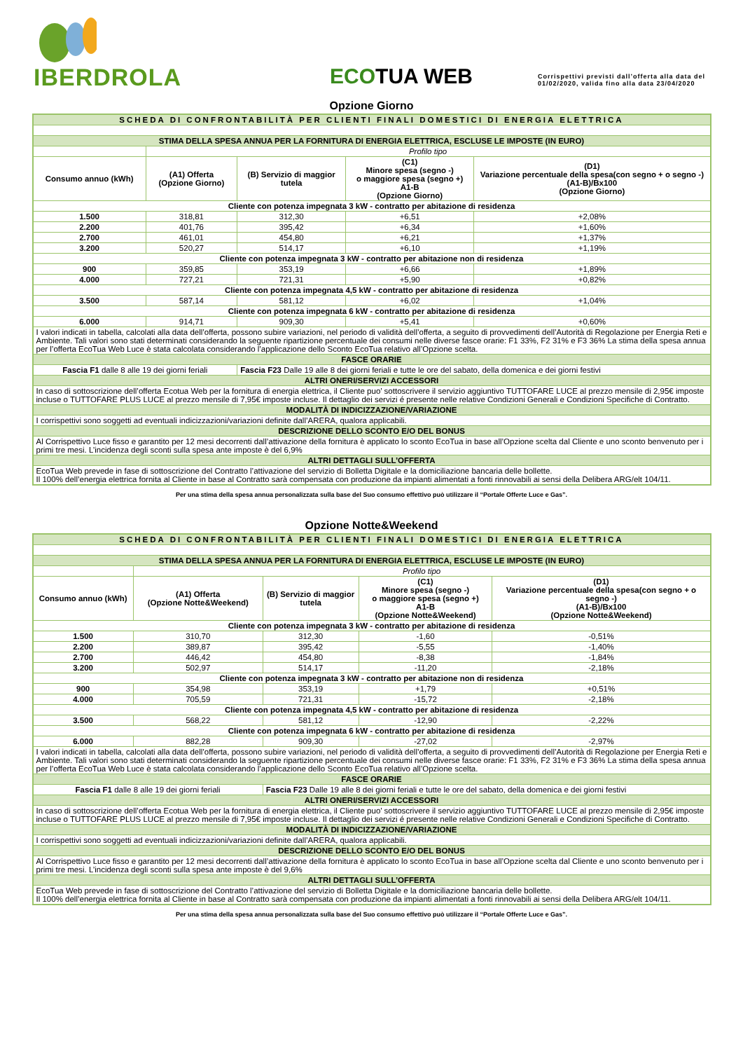IBERDROLA
ECOTUA WEB
Corrispettivi previsti dall’offerta alla data del
01/02/2020, valida fino alla data 23/04/2020
Opzione Giorno
| SCHEDA DI CONFRONTABILITÀ PER CLIENTI FINALI DOMESTICI DI ENERGIA ELETTRICA | | | | |
| STIMA DELLA SPESA ANNUA PER LA FORNITURA DI ENERGIA ELETTRICA, ESCLUSE LE IMPOSTE (IN EURO) | | | | |
| | Profilo tipo | | | |
| Consumo annuo (kWh) | (A1) Offerta (Opzione Giorno) | (B) Servizio di maggior tutela | (C1) Minore spesa (segno -) o maggiore spesa (segno +) A1-B (Opzione Giorno) | (D1) Variazione percentuale della spesa(con segno + o segno -) (A1-B)/Bx100 (Opzione Giorno) |
| Cliente con potenza impegnata 3 kW - contratto per abitazione di residenza | | | | |
| 1.500 | 318,81 | 312,30 | +6,51 | +2,08% |
| 2.200 | 401,76 | 395,42 | +6,34 | +1,60% |
| 2.700 | 461,01 | 454,80 | +6,21 | +1,37% |
| 3.200 | 520,27 | 514,17 | +6,10 | +1,19% |
| Cliente con potenza impegnata 3 kW - contratto per abitazione non di residenza | | | | |
| 900 | 359,85 | 353,19 | +6,66 | +1,89% |
| 4.000 | 727,21 | 721,31 | +5,90 | +0,82% |
| Cliente con potenza impegnata 4,5 kW - contratto per abitazione di residenza | | | | |
| 3.500 | 587,14 | 581,12 | +6,02 | +1,04% |
| Cliente con potenza impegnata 6 kW - contratto per abitazione di residenza | | | | |
| 6.000 | 914,71 | 909,30 | +5,41 | +0,60% |
| I valori indicati in tabella, calcolati alla data dell’offerta, possono subire variazioni, nel periodo di validità dell’offerta, a seguito di provvedimenti dell’Autorità di Regolazione per Energia Reti e Ambiente. Tali valori sono stati determinati considerando la seguente ripartizione percentuale dei consumi nelle diverse fasce orarie: F1 33%, F2 31% e F3 36% La stima della spesa annua per l’offerta EcoTua Web Luce è stata calcolata considerando l’applicazione dello Sconto EcoTua relativo all’Opzione scelta. | | | | |
| FASCE ORARIE | | | | |
| Fascia F1 dalle 8 alle 19 dei giorni feriali | | Fascia F23 Dalle 19 alle 8 dei giorni feriali e tutte le ore del sabato, della domenica e dei giorni festivi | | |
| ALTRI ONERI/SERVIZI ACCESSORI | | | | |
| In caso di sottoscrizione dell’offerta Ecotua Web per la fornitura di energia elettrica, il Cliente puo’ sottoscrivere il servizio aggiuntivo TUTTOFARE LUCE al prezzo mensile di 2,95€ imposte incluse o TUTTOFARE PLUS LUCE al prezzo mensile di 7,95€ imposte incluse. Il dettaglio dei servizi é presente nelle relative Condizioni Generali e Condizioni Specifiche di Contratto. | | | | |
| MODALITÀ DI INDICIZZAZIONE/VARIAZIONE | | | | |
| I corrispettivi sono soggetti ad eventuali indicizzazioni/variazioni definite dall’ARERA, qualora applicabili. | | | | |
| DESCRIZIONE DELLO SCONTO E/O DEL BONUS | | | | |
| Al Corrispettivo Luce fisso e garantito per 12 mesi decorrenti dall’attivazione della fornitura è applicato lo sconto EcoTua in base all’Opzione scelta dal Cliente e uno sconto benvenuto per i primi tre mesi. L’incidenza degli sconti sulla spesa ante imposte è del 6,9% | | | | |
| ALTRI DETTAGLI SULL’OFFERTA | | | | |
| EcoTua Web prevede in fase di sottoscrizione del Contratto l’attivazione del servizio di Bolletta Digitale e la domiciliazione bancaria delle bollette. Il 100% dell’energia elettrica fornita al Cliente in base al Contratto sarà compensata con produzione da impianti alimentati a fonti rinnovabili ai sensi della Delibera ARG/elt 104/11. | | | | |
Per una stima della spesa annua personalizzata sulla base del Suo consumo effettivo può utilizzare il “Portale Offerte Luce e Gas”.
Opzione Notte&Weekend
| SCHEDA DI CONFRONTABILITÀ PER CLIENTI FINALI DOMESTICI DI ENERGIA ELETTRICA | | | | |
| STIMA DELLA SPESA ANNUA PER LA FORNITURA DI ENERGIA ELETTRICA, ESCLUSE LE IMPOSTE (IN EURO) | | | | |
| | Profilo tipo | | | |
| Consumo annuo (kWh) | (A1) Offerta (Opzione Notte&Weekend) | (B) Servizio di maggior tutela | (C1) Minore spesa (segno -) o maggiore spesa (segno +) A1-B (Opzione Notte&Weekend) | (D1) Variazione percentuale della spesa(con segno + o segno -) (A1-B)/Bx100 (Opzione Notte&Weekend) |
| Cliente con potenza impegnata 3 kW - contratto per abitazione di residenza | | | | |
| 1.500 | 310,70 | 312,30 | -1,60 | -0,51% |
| 2.200 | 389,87 | 395,42 | -5,55 | -1,40% |
| 2.700 | 446,42 | 454,80 | -8,38 | -1,84% |
| 3.200 | 502,97 | 514,17 | -11,20 | -2,18% |
| Cliente con potenza impegnata 3 kW - contratto per abitazione non di residenza | | | | |
| 900 | 354,98 | 353,19 | +1,79 | +0,51% |
| 4.000 | 705,59 | 721,31 | -15,72 | -2,18% |
| Cliente con potenza impegnata 4,5 kW - contratto per abitazione di residenza | | | | |
| 3.500 | 568,22 | 581,12 | -12,90 | -2,22% |
| Cliente con potenza impegnata 6 kW - contratto per abitazione di residenza | | | | |
| 6.000 | 882,28 | 909,30 | -27,02 | -2,97% |
| I valori indicati in tabella, calcolati alla data dell’offerta, possono subire variazioni, nel periodo di validità dell’offerta, a seguito di provvedimenti dell’Autorità di Regolazione per Energia Reti e Ambiente. Tali valori sono stati determinati considerando la seguente ripartizione percentuale dei consumi nelle diverse fasce orarie: F1 33%, F2 31% e F3 36% La stima della spesa annua per l’offerta EcoTua Web Luce è stata calcolata considerando l’applicazione dello Sconto EcoTua relativo all’Opzione scelta. | | | | |
| FASCE ORARIE | | | | |
| Fascia F1 dalle 8 alle 19 dei giorni feriali | | Fascia F23 Dalle 19 alle 8 dei giorni feriali e tutte le ore del sabato, della domenica e dei giorni festivi | | |
| ALTRI ONERI/SERVIZI ACCESSORI | | | | |
| In caso di sottoscrizione dell’offerta Ecotua Web per la fornitura di energia elettrica, il Cliente puo’ sottoscrivere il servizio aggiuntivo TUTTOFARE LUCE al prezzo mensile di 2,95€ imposte incluse o TUTTOFARE PLUS LUCE al prezzo mensile di 7,95€ imposte incluse. Il dettaglio dei servizi é presente nelle relative Condizioni Generali e Condizioni Specifiche di Contratto. | | | | |
| MODALITÀ DI INDICIZZAZIONE/VARIAZIONE | | | | |
| I corrispettivi sono soggetti ad eventuali indicizzazioni/variazioni definite dall’ARERA, qualora applicabili. | | | | |
| DESCRIZIONE DELLO SCONTO E/O DEL BONUS | | | | |
| Al Corrispettivo Luce fisso e garantito per 12 mesi decorrenti dall’attivazione della fornitura è applicato lo sconto EcoTua in base all’Opzione scelta dal Cliente e uno sconto benvenuto per i primi tre mesi. L’incidenza degli sconti sulla spesa ante imposte è del 9,6% | | | | |
| ALTRI DETTAGLI SULL’OFFERTA | | | | |
| EcoTua Web prevede in fase di sottoscrizione del Contratto l’attivazione del servizio di Bolletta Digitale e la domiciliazione bancaria delle bollette. Il 100% dell’energia elettrica fornita al Cliente in base al Contratto sarà compensata con produzione da impianti alimentati a fonti rinnovabili ai sensi della Delibera ARG/elt 104/11. | | | | |
Per una stima della spesa annua personalizzata sulla base del Suo consumo effettivo può utilizzare il “Portale Offerte Luce e Gas”.